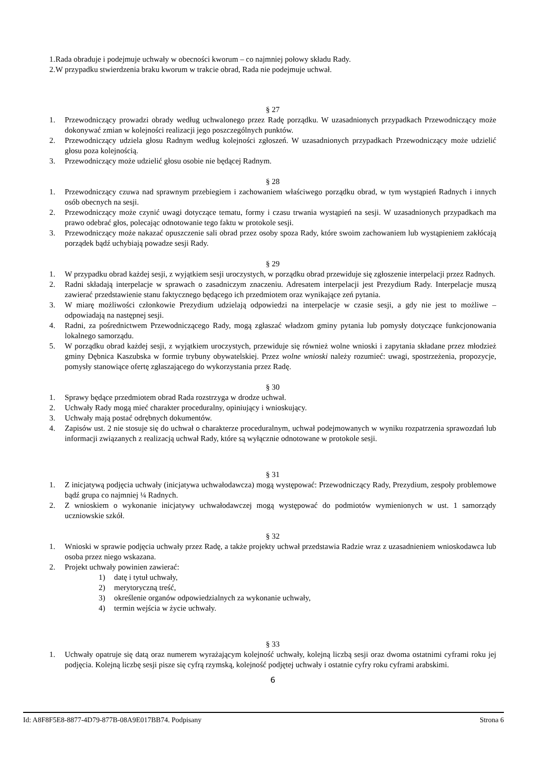1. Rada obraduje i podejmuje uchwały w obecności kworum – co najmniej połowy składu Rady.
2. W przypadku stwierdzenia braku kworum w trakcie obrad, Rada nie podejmuje uchwał.
§ 27
1. Przewodniczący prowadzi obrady według uchwalonego przez Radę porządku. W uzasadnionych przypadkach Przewodniczący może dokonywać zmian w kolejności realizacji jego poszczególnych punktów.
2. Przewodniczący udziela głosu Radnym według kolejności zgłoszeń. W uzasadnionych przypadkach Przewodniczący może udzielić głosu poza kolejnością.
3. Przewodniczący może udzielić głosu osobie nie będącej Radnym.
§ 28
1. Przewodniczący czuwa nad sprawnym przebiegiem i zachowaniem właściwego porządku obrad, w tym wystąpień Radnych i innych osób obecnych na sesji.
2. Przewodniczący może czynić uwagi dotyczące tematu, formy i czasu trwania wystąpień na sesji. W uzasadnionych przypadkach ma prawo odebrać głos, polecając odnotowanie tego faktu w protokole sesji.
3. Przewodniczący może nakazać opuszczenie sali obrad przez osoby spoza Rady, które swoim zachowaniem lub wystąpieniem zakłócają porządek bądź uchybiają powadze sesji Rady.
§ 29
1. W przypadku obrad każdej sesji, z wyjątkiem sesji uroczystych, w porządku obrad przewiduje się zgłoszenie interpelacji przez Radnych.
2. Radni składają interpelacje w sprawach o zasadniczym znaczeniu. Adresatem interpelacji jest Prezydium Rady. Interpelacje muszą zawierać przedstawienie stanu faktycznego będącego ich przedmiotem oraz wynikające zeń pytania.
3. W miarę możliwości członkowie Prezydium udzielają odpowiedzi na interpelacje w czasie sesji, a gdy nie jest to możliwe – odpowiadają na następnej sesji.
4. Radni, za pośrednictwem Przewodniczącego Rady, mogą zgłaszać władzom gminy pytania lub pomysły dotyczące funkcjonowania lokalnego samorządu.
5. W porządku obrad każdej sesji, z wyjątkiem uroczystych, przewiduje się również wolne wnioski i zapytania składane przez młodzież gminy Dębnica Kaszubska w formie trybuny obywatelskiej. Przez wolne wnioski należy rozumieć: uwagi, spostrzeżenia, propozycje, pomysły stanowiące ofertę zgłaszającego do wykorzystania przez Radę.
§ 30
1. Sprawy będące przedmiotem obrad Rada rozstrzyga w drodze uchwał.
2. Uchwały Rady mogą mieć charakter proceduralny, opiniujący i wnioskujący.
3. Uchwały mają postać odrębnych dokumentów.
4. Zapisów ust. 2 nie stosuje się do uchwał o charakterze proceduralnym, uchwał podejmowanych w wyniku rozpatrzenia sprawozdań lub informacji związanych z realizacją uchwał Rady, które są wyłącznie odnotowane w protokole sesji.
§ 31
1. Z inicjatywą podjęcia uchwały (inicjatywa uchwałodawcza) mogą występować: Przewodniczący Rady, Prezydium, zespoły problemowe bądź grupa co najmniej ¼ Radnych.
2. Z wnioskiem o wykonanie inicjatywy uchwałodawczej mogą występować do podmiotów wymienionych w ust. 1 samorządy uczniowskie szkół.
§ 32
1. Wnioski w sprawie podjęcia uchwały przez Radę, a także projekty uchwał przedstawia Radzie wraz z uzasadnieniem wnioskodawca lub osoba przez niego wskazana.
2. Projekt uchwały powinien zawierać:
1) datę i tytuł uchwały,
2) merytoryczną treść,
3) określenie organów odpowiedzialnych za wykonanie uchwały,
4) termin wejścia w życie uchwały.
§ 33
1. Uchwały opatruje się datą oraz numerem wyrażającym kolejność uchwały, kolejną liczbą sesji oraz dwoma ostatnimi cyframi roku jej podjęcia. Kolejną liczbę sesji pisze się cyfrą rzymską, kolejność podjętej uchwały i ostatnie cyfry roku cyframi arabskimi.
6
Id: A8F8F5E8-8877-4D79-877B-08A9E017BB74. Podpisany Strona 6